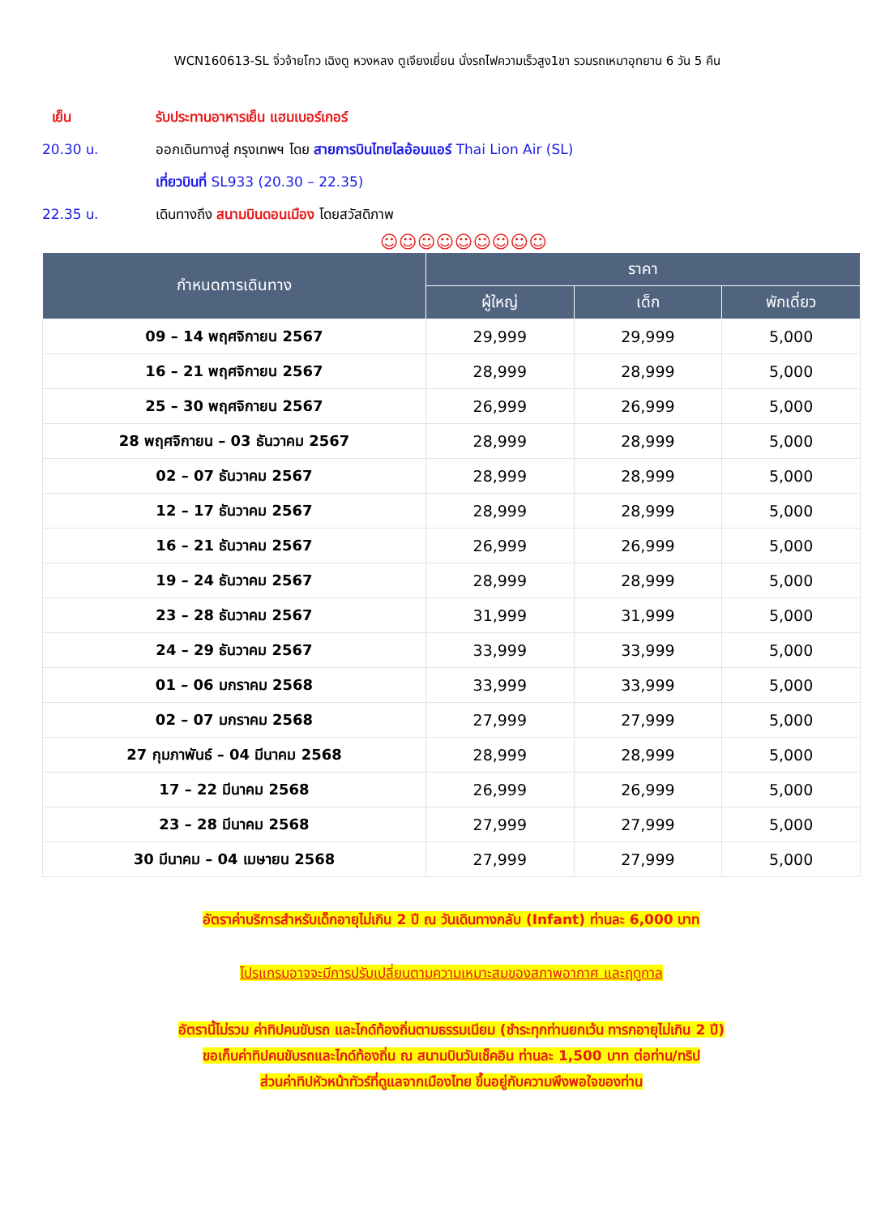WCN160613-SL จิ่วจ้ายโกว เฉิงตู หวงหลง ตูเจียงเยี่ยน นั่งรถไฟความเร็วสูง1ขา รวมรถเหมาอุทยาน 6 วัน 5 คืน
เย็น รับประทานอาหารเย็น แฮมเบอร์เกอร์
20.30 น. ออกเดินทางสู่ กรุงเทพฯ โดย สายการบินไทยไลอ้อนแอร์ Thai Lion Air (SL)
เที่ยวบินที่ SL933 (20.30 – 22.35)
22.35 น. เดินทางถึง สนามบินดอนเมือง โดยสวัสดิภาพ
☺☺☺☺☺☺☺☺☺
| กำหนดการเดินทาง | ราคา | | |
| --- | --- | --- | --- |
| | ผู้ใหญ่ | เด็ก | พักเดี่ยว |
| 09 – 14 พฤศจิกายน 2567 | 29,999 | 29,999 | 5,000 |
| 16 – 21 พฤศจิกายน 2567 | 28,999 | 28,999 | 5,000 |
| 25 – 30 พฤศจิกายน 2567 | 26,999 | 26,999 | 5,000 |
| 28 พฤศจิกายน – 03 ธันวาคม 2567 | 28,999 | 28,999 | 5,000 |
| 02 – 07 ธันวาคม 2567 | 28,999 | 28,999 | 5,000 |
| 12 – 17 ธันวาคม 2567 | 28,999 | 28,999 | 5,000 |
| 16 – 21 ธันวาคม 2567 | 26,999 | 26,999 | 5,000 |
| 19 – 24 ธันวาคม 2567 | 28,999 | 28,999 | 5,000 |
| 23 – 28 ธันวาคม 2567 | 31,999 | 31,999 | 5,000 |
| 24 – 29 ธันวาคม 2567 | 33,999 | 33,999 | 5,000 |
| 01 – 06 มกราคม 2568 | 33,999 | 33,999 | 5,000 |
| 02 – 07 มกราคม 2568 | 27,999 | 27,999 | 5,000 |
| 27 กุมภาพันธ์ – 04 มีนาคม 2568 | 28,999 | 28,999 | 5,000 |
| 17 – 22 มีนาคม 2568 | 26,999 | 26,999 | 5,000 |
| 23 – 28 มีนาคม 2568 | 27,999 | 27,999 | 5,000 |
| 30 มีนาคม – 04 เมษายน 2568 | 27,999 | 27,999 | 5,000 |
อัตราค่าบริการสำหรับเด็กอายุไม่เกิน 2 ปี ณ วันเดินทางกลับ (Infant) ท่านละ 6,000 บาท
โปรแกรมอาจจะมีการปรับเปลี่ยนตามความเหมาะสมของสภาพอากาศ และฤดูกาล
อัตรานี้ไม่รวม ค่าทิปคนขับรถ และไกด์ท้องถิ่นตามธรรมเนียม (ชำระทุกท่านยกเว้น ทารกอายุไม่เกิน 2 ปี)
ขอเก็บค่าทิปคนขับรถและไกด์ท้องถิ่น ณ สนามบินวันเช็คอิน ท่านละ 1,500 บาท ต่อท่าน/ทริป
ส่วนค่าทิปหัวหน้าทัวร์ที่ดูแลจากเมืองไทย ขึ้นอยู่กับความพึงพอใจของท่าน